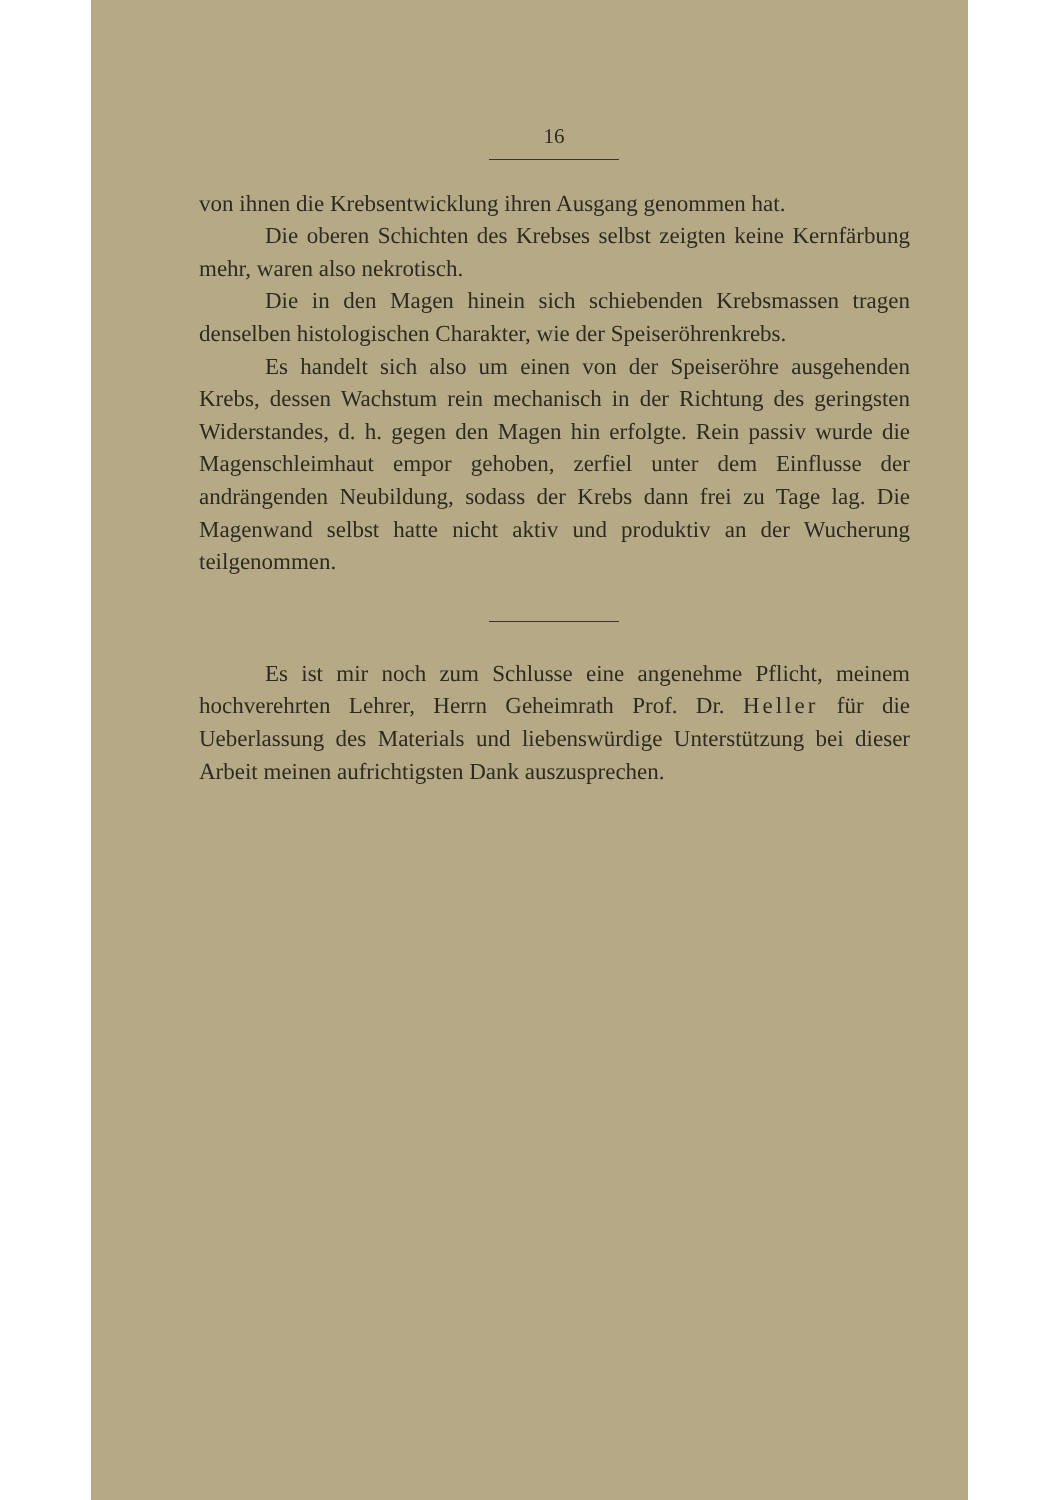16
von ihnen die Krebsentwicklung ihren Ausgang genommen hat.
Die oberen Schichten des Krebses selbst zeigten keine Kernfärbung mehr, waren also nekrotisch.
Die in den Magen hinein sich schiebenden Krebsmassen tragen denselben histologischen Charakter, wie der Speiseröhrenkrebs.
Es handelt sich also um einen von der Speiseröhre ausgehenden Krebs, dessen Wachstum rein mechanisch in der Richtung des geringsten Widerstandes, d. h. gegen den Magen hin erfolgte. Rein passiv wurde die Magenschleimhaut empor gehoben, zerfiel unter dem Einflusse der andrängenden Neubildung, sodass der Krebs dann frei zu Tage lag. Die Magenwand selbst hatte nicht aktiv und produktiv an der Wucherung teilgenommen.
Es ist mir noch zum Schlusse eine angenehme Pflicht, meinem hochverehrten Lehrer, Herrn Geheimrath Prof. Dr. Heller für die Ueberlassung des Materials und liebenswürdige Unterstützung bei dieser Arbeit meinen aufrichtigsten Dank auszusprechen.